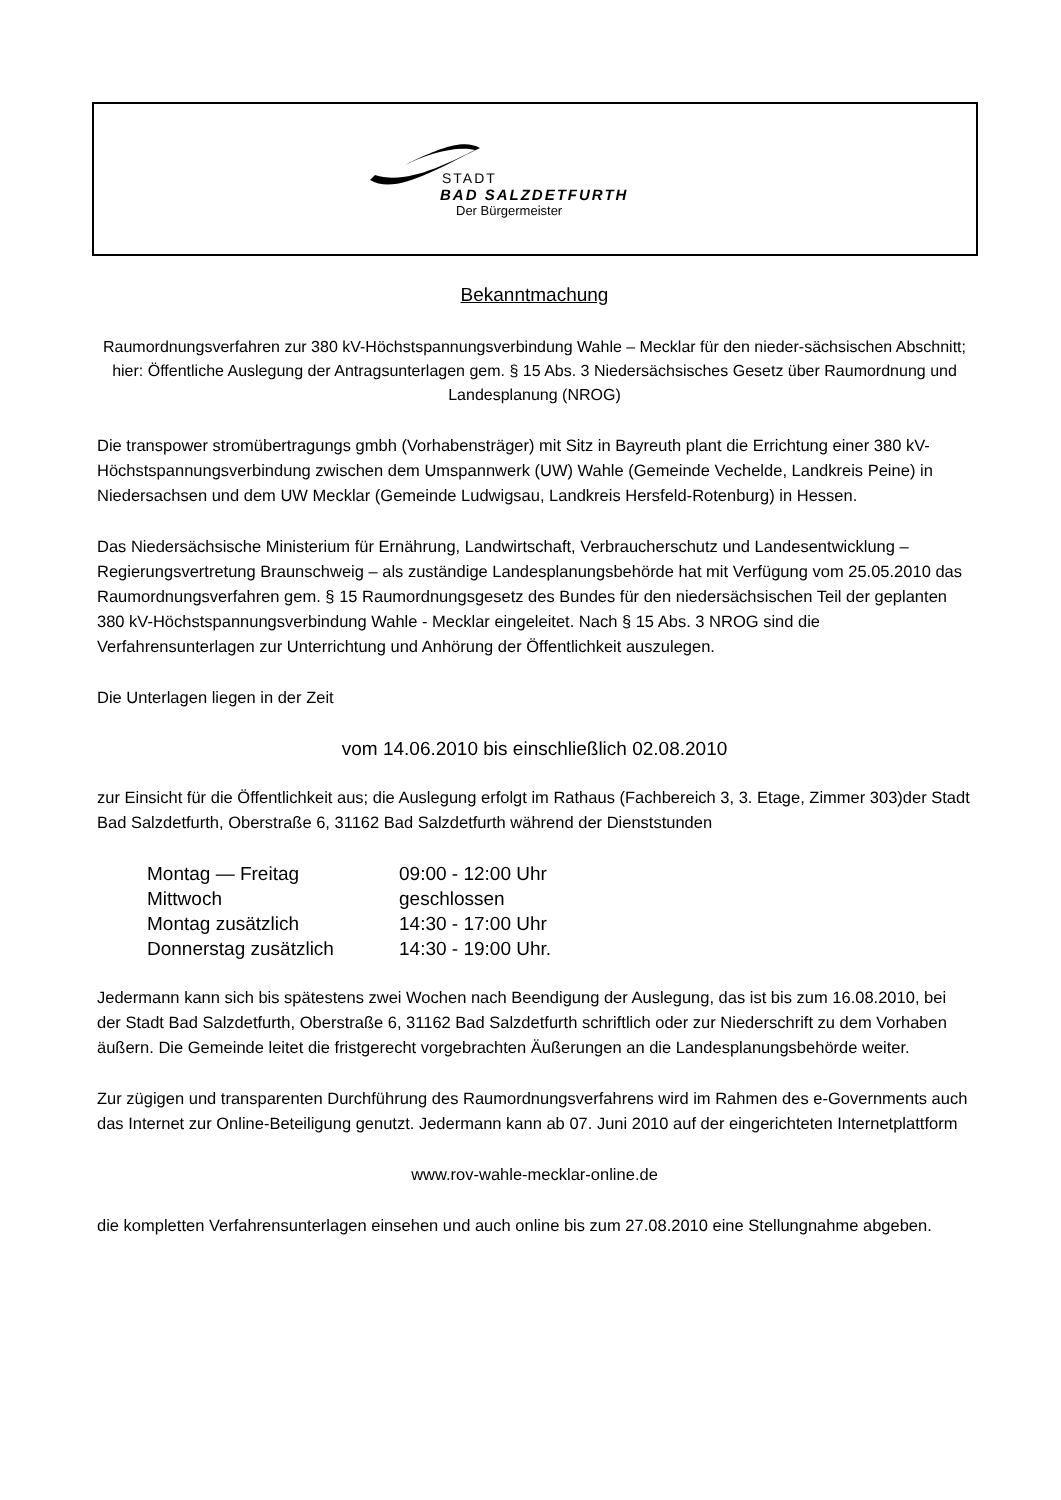STADT
BAD SALZDETFURTH
Der Bürgermeister
Bekanntmachung
Raumordnungsverfahren zur 380 kV-Höchstspannungsverbindung Wahle – Mecklar für den nieder-sächsischen Abschnitt;
hier: Öffentliche Auslegung der Antragsunterlagen gem. § 15 Abs. 3 Niedersächsisches Gesetz über Raumordnung und Landesplanung (NROG)
Die transpower stromübertragungs gmbh (Vorhabensträger) mit Sitz in Bayreuth plant die Errichtung einer 380 kV-Höchstspannungsverbindung zwischen dem Umspannwerk (UW) Wahle (Gemeinde Vechelde, Landkreis Peine) in Niedersachsen und dem UW Mecklar (Gemeinde Ludwigsau, Landkreis Hersfeld-Rotenburg) in Hessen.
Das Niedersächsische Ministerium für Ernährung, Landwirtschaft, Verbraucherschutz und Landesentwicklung – Regierungsvertretung Braunschweig – als zuständige Landesplanungsbehörde hat mit Verfügung vom 25.05.2010 das Raumordnungsverfahren gem. § 15 Raumordnungsgesetz des Bundes für den niedersächsischen Teil der geplanten 380 kV-Höchstspannungsverbindung Wahle - Mecklar eingeleitet. Nach § 15 Abs. 3 NROG sind die Verfahrensunterlagen zur Unterrichtung und Anhörung der Öffentlichkeit auszulegen.
Die Unterlagen liegen in der Zeit
vom 14.06.2010 bis einschließlich 02.08.2010
zur Einsicht für die Öffentlichkeit aus; die Auslegung erfolgt im Rathaus (Fachbereich 3, 3. Etage, Zimmer 303)der Stadt Bad Salzdetfurth, Oberstraße 6, 31162 Bad Salzdetfurth während der Dienststunden
| Montag — Freitag | 09:00 - 12:00 Uhr |
| Mittwoch | geschlossen |
| Montag zusätzlich | 14:30 - 17:00 Uhr |
| Donnerstag zusätzlich | 14:30 - 19:00 Uhr. |
Jedermann kann sich bis spätestens zwei Wochen nach Beendigung der Auslegung, das ist bis zum 16.08.2010, bei der Stadt Bad Salzdetfurth, Oberstraße 6, 31162 Bad Salzdetfurth schriftlich oder zur Niederschrift zu dem Vorhaben äußern. Die Gemeinde leitet die fristgerecht vorgebrachten Äußerungen an die Landesplanungsbehörde weiter.
Zur zügigen und transparenten Durchführung des Raumordnungsverfahrens wird im Rahmen des e-Governments auch das Internet zur Online-Beteiligung genutzt. Jedermann kann ab 07. Juni 2010 auf der eingerichteten Internetplattform
www.rov-wahle-mecklar-online.de
die kompletten Verfahrensunterlagen einsehen und auch online bis zum 27.08.2010 eine Stellungnahme abgeben.